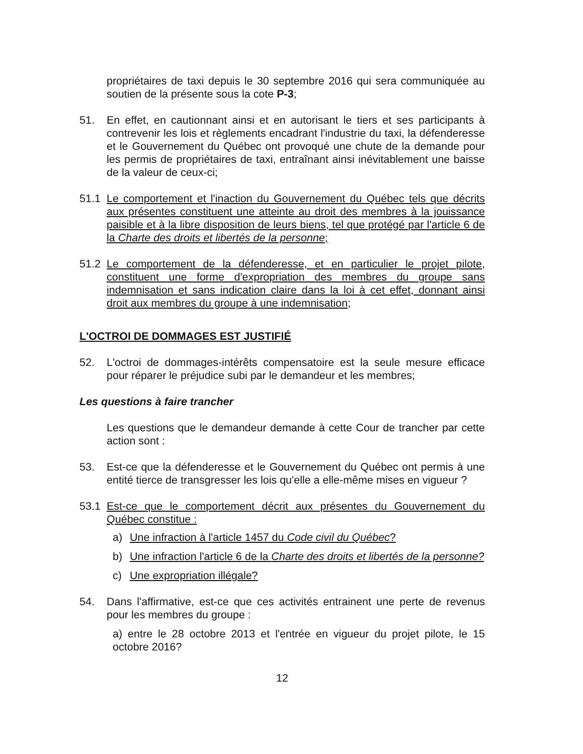propriétaires de taxi depuis le 30 septembre 2016 qui sera communiquée au soutien de la présente sous la cote P-3;
51. En effet, en cautionnant ainsi et en autorisant le tiers et ses participants à contrevenir les lois et règlements encadrant l'industrie du taxi, la défenderesse et le Gouvernement du Québec ont provoqué une chute de la demande pour les permis de propriétaires de taxi, entraînant ainsi inévitablement une baisse de la valeur de ceux-ci;
51.1 Le comportement et l'inaction du Gouvernement du Québec tels que décrits aux présentes constituent une atteinte au droit des membres à la jouissance paisible et à la libre disposition de leurs biens, tel que protégé par l'article 6 de la Charte des droits et libertés de la personne;
51.2 Le comportement de la défenderesse, et en particulier le projet pilote, constituent une forme d'expropriation des membres du groupe sans indemnisation et sans indication claire dans la loi à cet effet, donnant ainsi droit aux membres du groupe à une indemnisation;
L'OCTROI DE DOMMAGES EST JUSTIFIÉ
52. L'octroi de dommages-intérêts compensatoire est la seule mesure efficace pour réparer le préjudice subi par le demandeur et les membres;
Les questions à faire trancher
Les questions que le demandeur demande à cette Cour de trancher par cette action sont :
53. Est-ce que la défenderesse et le Gouvernement du Québec ont permis à une entité tierce de transgresser les lois qu'elle a elle-même mises en vigueur ?
53.1 Est-ce que le comportement décrit aux présentes du Gouvernement du Québec constitue :
a) Une infraction à l'article 1457 du Code civil du Québec?
b) Une infraction l'article 6 de la Charte des droits et libertés de la personne?
c) Une expropriation illégale?
54. Dans l'affirmative, est-ce que ces activités entrainent une perte de revenus pour les membres du groupe :
a) entre le 28 octobre 2013 et l'entrée en vigueur du projet pilote, le 15 octobre 2016?
12